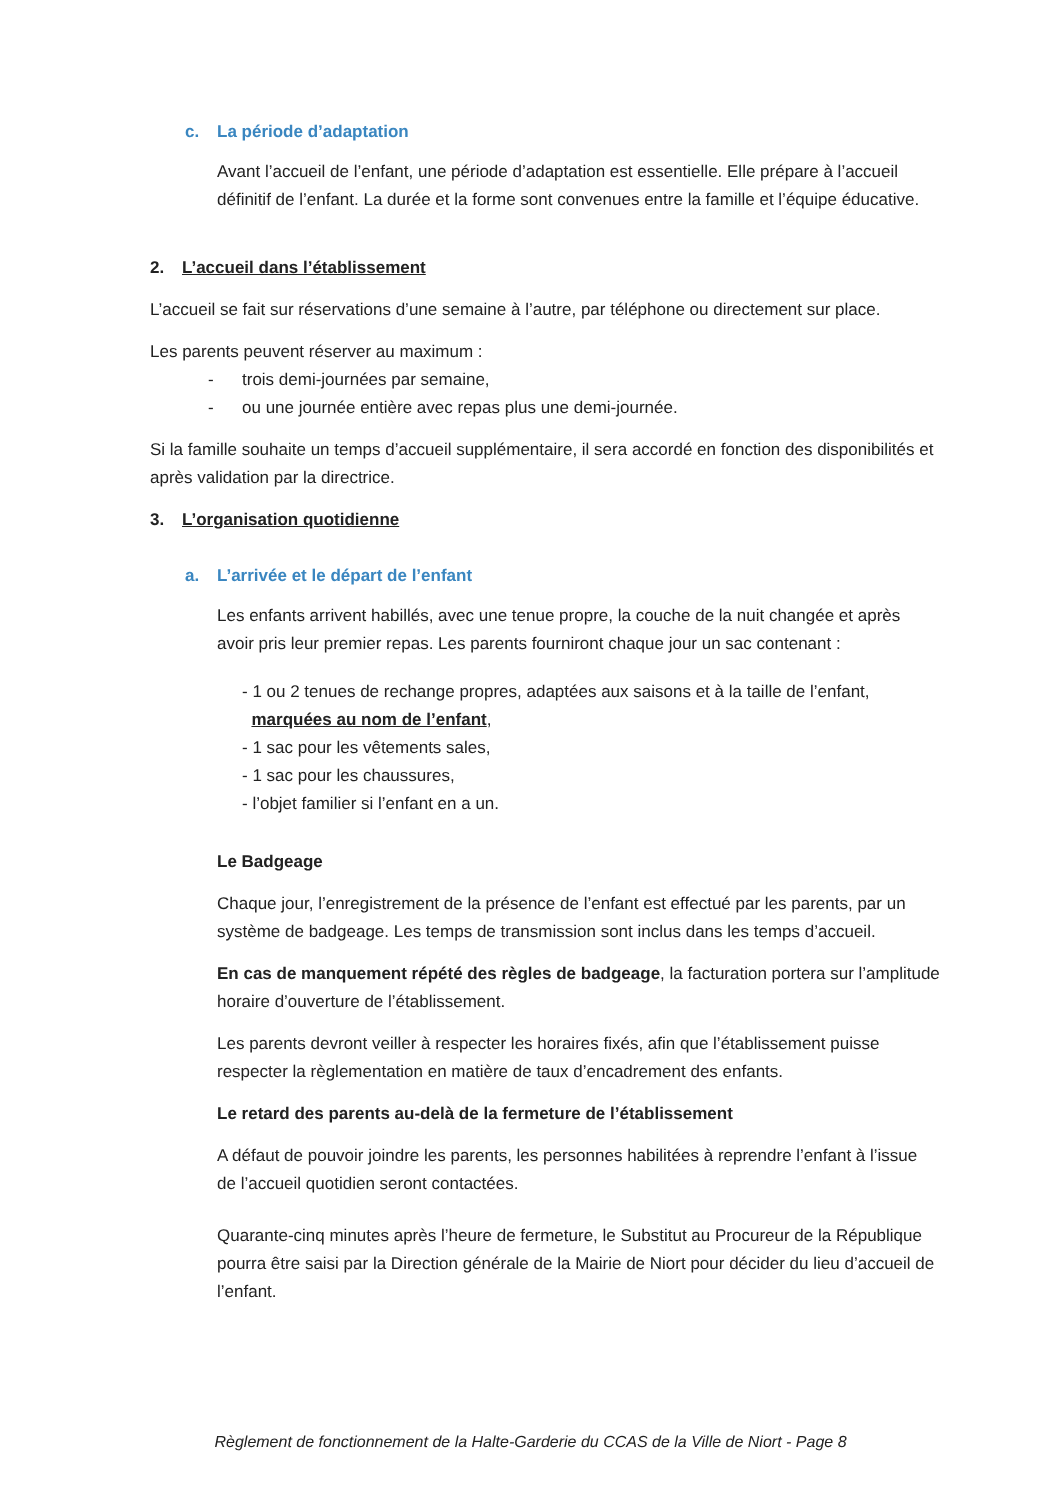c. La période d’adaptation
Avant l’accueil de l’enfant, une période d’adaptation est essentielle. Elle prépare à l’accueil définitif de l’enfant. La durée et la forme sont convenues entre la famille et l’équipe éducative.
2. L’accueil dans l’établissement
L’accueil se fait sur réservations d’une semaine à l’autre, par téléphone ou directement sur place.
Les parents peuvent réserver au maximum :
- trois demi-journées par semaine,
- ou une journée entière avec repas plus une demi-journée.
Si la famille souhaite un temps d’accueil supplémentaire, il sera accordé en fonction des disponibilités et après validation par la directrice.
3. L’organisation quotidienne
a. L’arrivée et le départ de l’enfant
Les enfants arrivent habillés, avec une tenue propre, la couche de la nuit changée et après avoir pris leur premier repas. Les parents fourniront chaque jour un sac contenant :
- 1 ou 2 tenues de rechange propres, adaptées aux saisons et à la taille de l’enfant,
marquées au nom de l’enfant,
- 1 sac pour les vêtements sales,
- 1 sac pour les chaussures,
- l’objet familier si l’enfant en a un.
Le Badgeage
Chaque jour, l’enregistrement de la présence de l’enfant est effectué par les parents, par un système de badgeage. Les temps de transmission sont inclus dans les temps d’accueil.
En cas de manquement répété des règles de badgeage, la facturation portera sur l’amplitude horaire d’ouverture de l’établissement.
Les parents devront veiller à respecter les horaires fixés, afin que l’établissement puisse respecter la règlementation en matière de taux d’encadrement des enfants.
Le retard des parents au-delà de la fermeture de l’établissement
A défaut de pouvoir joindre les parents, les personnes habilitées à reprendre l’enfant à l’issue de l’accueil quotidien seront contactées.
Quarante-cinq minutes après l’heure de fermeture, le Substitut au Procureur de la République pourra être saisi par la Direction générale de la Mairie de Niort pour décider du lieu d’accueil de l’enfant.
Règlement de fonctionnement de la Halte-Garderie du CCAS de la Ville de Niort - Page 8